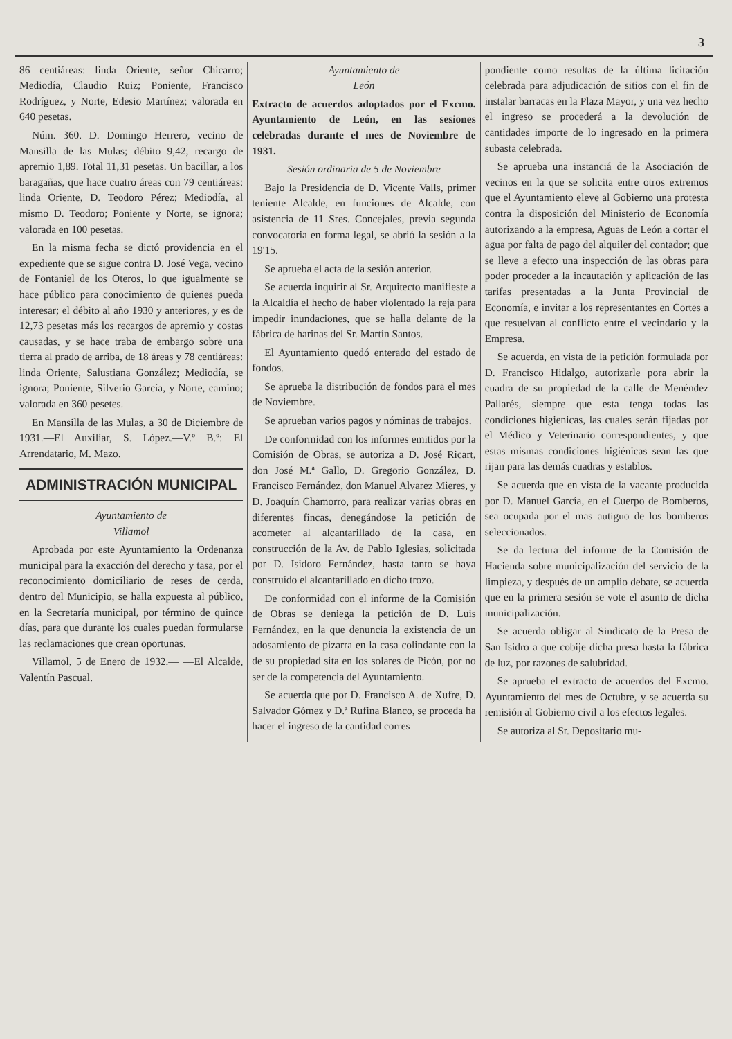3
86 centiáreas: linda Oriente, señor Chicarro; Mediodía, Claudio Ruiz; Poniente, Francisco Rodríguez, y Norte, Edesio Martínez; valorada en 640 pesetas.
Núm. 360. D. Domingo Herrero, vecino de Mansilla de las Mulas; débito 9,42, recargo de apremio 1,89. Total 11,31 pesetas. Un bacillar, a los baragañas, que hace cuatro áreas con 79 centiáreas: linda Oriente, D. Teodoro Pérez; Mediodía, al mismo D. Teodoro; Poniente y Norte, se ignora; valorada en 100 pesetas.
En la misma fecha se dictó providencia en el expediente que se sigue contra D. José Vega, vecino de Fontaniel de los Oteros, lo que igualmente se hace público para conocimiento de quienes pueda interesar; el débito al año 1930 y anteriores, y es de 12,73 pesetas más los recargos de apremio y costas causadas, y se hace traba de embargo sobre una tierra al prado de arriba, de 18 áreas y 78 centiáreas: linda Oriente, Salustiana González; Mediodía, se ignora; Poniente, Silverio García, y Norte, camino; valorada en 360 pesetes.
En Mansilla de las Mulas, a 30 de Diciembre de 1931.—El Auxiliar, S. López.—V.º B.º: El Arrendatario, M. Mazo.
ADMINISTRACIÓN MUNICIPAL
Ayuntamiento de
Villamol
Aprobada por este Ayuntamiento la Ordenanza municipal para la exacción del derecho y tasa, por el reconocimiento domiciliario de reses de cerda, dentro del Municipio, se halla expuesta al público, en la Secretaría municipal, por término de quince días, para que durante los cuales puedan formularse las reclamaciones que crean oportunas.
Villamol, 5 de Enero de 1932.— —El Alcalde, Valentín Pascual.
Ayuntamiento de
León
Extracto de acuerdos adoptados por el Excmo. Ayuntamiento de León, en las sesiones celebradas durante el mes de Noviembre de 1931.
Sesión ordinaria de 5 de Noviembre
Bajo la Presidencia de D. Vicente Valls, primer teniente Alcalde, en funciones de Alcalde, con asistencia de 11 Sres. Concejales, previa segunda convocatoria en forma legal, se abrió la sesión a la 19'15.
Se aprueba el acta de la sesión anterior.
Se acuerda inquirir al Sr. Arquitecto manifieste a la Alcaldía el hecho de haber violentado la reja para impedir inundaciones, que se halla delante de la fábrica de harinas del Sr. Martín Santos.
El Ayuntamiento quedó enterado del estado de fondos.
Se aprueba la distribución de fondos para el mes de Noviembre.
Se aprueban varios pagos y nóminas de trabajos.
De conformidad con los informes emitidos por la Comisión de Obras, se autoriza a D. José Ricart, don José M.ª Gallo, D. Gregorio González, D. Francisco Fernández, don Manuel Alvarez Mieres, y D. Joaquín Chamorro, para realizar varias obras en diferentes fincas, denegándose la petición de acometer al alcantarillado de la casa, en construcción de la Av. de Pablo Iglesias, solicitada por D. Isidoro Fernández, hasta tanto se haya construído el alcantarillado en dicho trozo.
De conformidad con el informe de la Comisión de Obras se deniega la petición de D. Luis Fernández, en la que denuncia la existencia de un adosamiento de pizarra en la casa colindante con la de su propiedad sita en los solares de Picón, por no ser de la competencia del Ayuntamiento.
Se acuerda que por D. Francisco A. de Xufre, D. Salvador Gómez y D.ª Rufina Blanco, se proceda ha hacer el ingreso de la cantidad corres
pondiente como resultas de la última licitación celebrada para adjudicación de sitios con el fin de instalar barracas en la Plaza Mayor, y una vez hecho el ingreso se procederá a la devolución de cantidades importe de lo ingresado en la primera subasta celebrada.
Se aprueba una instanciá de la Asociación de vecinos en la que se solicita entre otros extremos que el Ayuntamiento eleve al Gobierno una protesta contra la disposición del Ministerio de Economía autorizando a la empresa, Aguas de León a cortar el agua por falta de pago del alquiler del contador; que se lleve a efecto una inspección de las obras para poder proceder a la incautación y aplicación de las tarifas presentadas a la Junta Provincial de Economía, e invitar a los representantes en Cortes a que resuelvan al conflicto entre el vecindario y la Empresa.
Se acuerda, en vista de la petición formulada por D. Francisco Hidalgo, autorizarle pora abrir la cuadra de su propiedad de la calle de Menéndez Pallarés, siempre que esta tenga todas las condiciones higienicas, las cuales serán fijadas por el Médico y Veterinario correspondientes, y que estas mismas condiciones higiénicas sean las que rijan para las demás cuadras y establos.
Se acuerda que en vista de la vacante producida por D. Manuel García, en el Cuerpo de Bomberos, sea ocupada por el mas autiguo de los bomberos seleccionados.
Se da lectura del informe de la Comisión de Hacienda sobre municipalización del servicio de la limpieza, y después de un amplio debate, se acuerda que en la primera sesión se vote el asunto de dicha municipalización.
Se acuerda obligar al Sindicato de la Presa de San Isidro a que cobije dicha presa hasta la fábrica de luz, por razones de salubridad.
Se aprueba el extracto de acuerdos del Excmo. Ayuntamiento del mes de Octubre, y se acuerda su remisión al Gobierno civil a los efectos legales.
Se autoriza al Sr. Depositario mu-